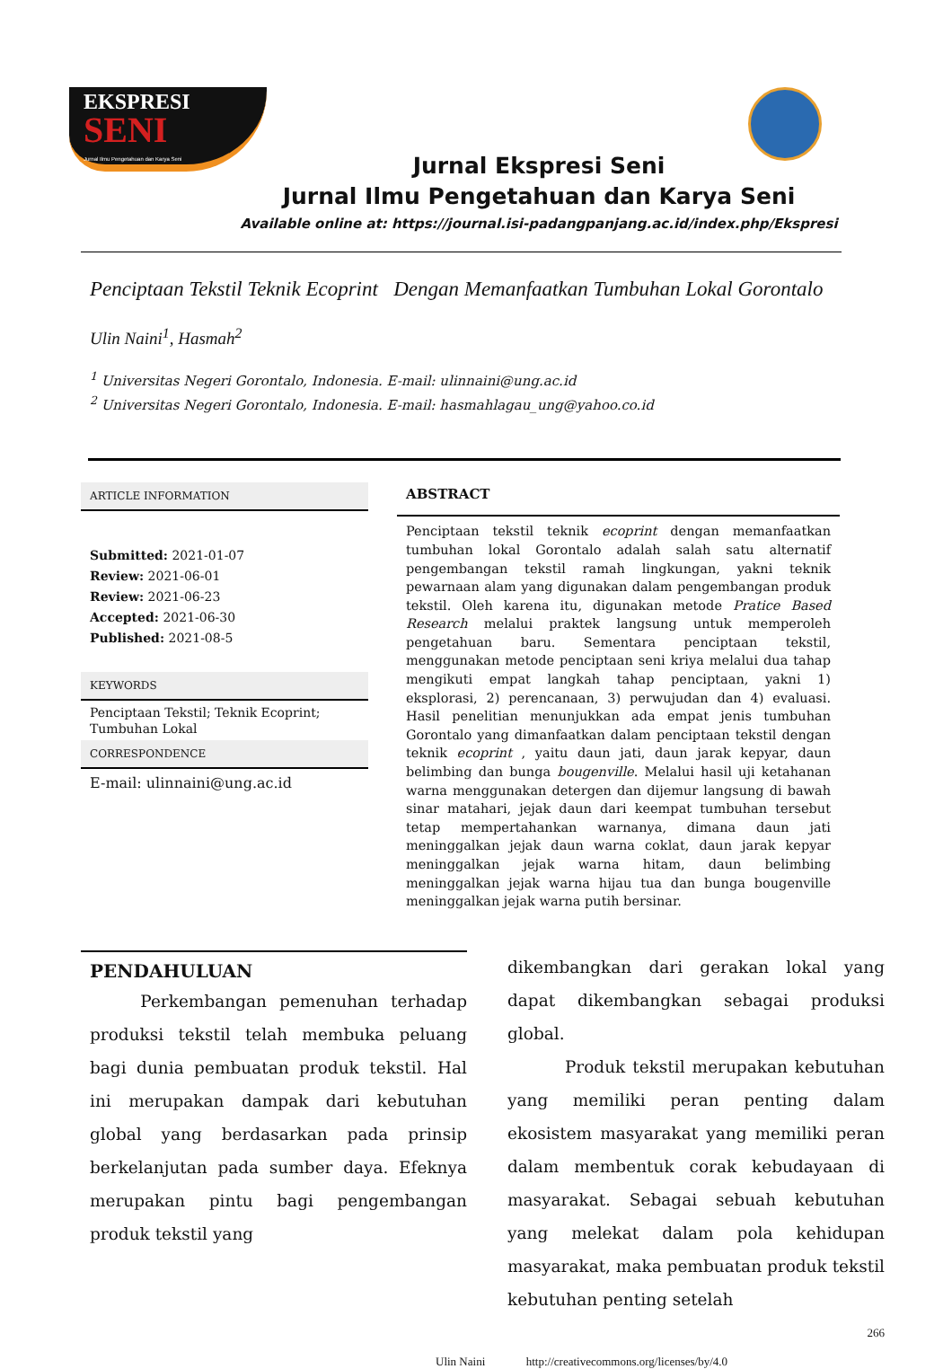EKSPRESI
SENI
Jurnal Ilmu Pengetahuan dan Karya Seni
Jurnal Ekspresi Seni
Jurnal Ilmu Pengetahuan dan Karya Seni
Available online at: https://journal.isi-padangpanjang.ac.id/index.php/Ekspresi
Penciptaan Tekstil Teknik Ecoprint Dengan Memanfaatkan Tumbuhan Lokal Gorontalo
Ulin Naini<sup>1</sup>, Hasmah<sup>2</sup>
<sup>1</sup> Universitas Negeri Gorontalo, Indonesia. E-mail: ulinnaini@ung.ac.id
<sup>2</sup> Universitas Negeri Gorontalo, Indonesia. E-mail: hasmahlagau_ung@yahoo.co.id
ARTICLE INFORMATION
Submitted: 2021-01-07
Review: 2021-06-01
Review: 2021-06-23
Accepted: 2021-06-30
Published: 2021-08-5
KEYWORDS
Penciptaan Tekstil; Teknik Ecoprint; Tumbuhan Lokal
CORRESPONDENCE
E-mail: ulinnaini@ung.ac.id
ABSTRACT
Penciptaan tekstil teknik ecoprint dengan memanfaatkan tumbuhan lokal Gorontalo adalah salah satu alternatif pengembangan tekstil ramah lingkungan, yakni teknik pewarnaan alam yang digunakan dalam pengembangan produk tekstil. Oleh karena itu, digunakan metode Pratice Based Research melalui praktek langsung untuk memperoleh pengetahuan baru. Sementara penciptaan tekstil, menggunakan metode penciptaan seni kriya melalui dua tahap mengikuti empat langkah tahap penciptaan, yakni 1) eksplorasi, 2) perencanaan, 3) perwujudan dan 4) evaluasi. Hasil penelitian menunjukkan ada empat jenis tumbuhan Gorontalo yang dimanfaatkan dalam penciptaan tekstil dengan teknik ecoprint , yaitu daun jati, daun jarak kepyar, daun belimbing dan bunga bougenville. Melalui hasil uji ketahanan warna menggunakan detergen dan dijemur langsung di bawah sinar matahari, jejak daun dari keempat tumbuhan tersebut tetap mempertahankan warnanya, dimana daun jati meninggalkan jejak daun warna coklat, daun jarak kepyar meninggalkan jejak warna hitam, daun belimbing meninggalkan jejak warna hijau tua dan bunga bougenville meninggalkan jejak warna putih bersinar.
PENDAHULUAN
Perkembangan pemenuhan terhadap produksi tekstil telah membuka peluang bagi dunia pembuatan produk tekstil. Hal ini merupakan dampak dari kebutuhan global yang berdasarkan pada prinsip berkelanjutan pada sumber daya. Efeknya merupakan pintu bagi pengembangan produk tekstil yang
dikembangkan dari gerakan lokal yang dapat dikembangkan sebagai produksi global.
Produk tekstil merupakan kebutuhan yang memiliki peran penting dalam ekosistem masyarakat yang memiliki peran dalam membentuk corak kebudayaan di masyarakat. Sebagai sebuah kebutuhan yang melekat dalam pola kehidupan masyarakat, maka pembuatan produk tekstil kebutuhan penting setelah
266
Ulin Naini http://creativecommons.org/licenses/by/4.0